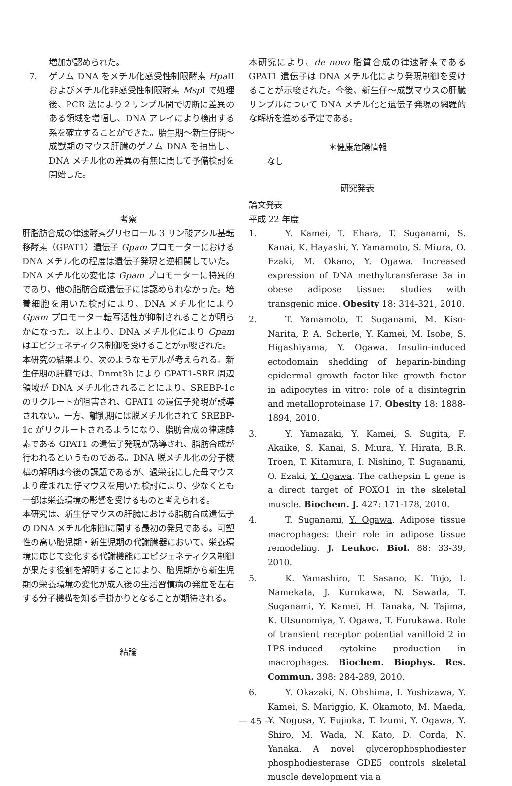増加が認められた。
7. ゲノム DNA をメチル化感受性制限酵素 Hpa II およびメチル化非感受性制限酵素 Msp I で処理後、PCR 法により２サンプル間で切断に差異のある領域を増幅し、DNA アレイにより検出する系を確立することができた。胎生期〜新生仔期〜成獣期のマウス肝臓のゲノム DNA を抽出し、DNA メチル化の差異の有無に関して予備検討を開始した。
考察
肝脂肪合成の律速酵素グリセロール 3 リン酸アシル基転移酵素（GPAT1）遺伝子 Gpam プロモーターにおける DNA メチル化の程度は遺伝子発現と逆相関していた。DNA メチル化の変化は Gpam プロモーターに特異的であり、他の脂肪合成遺伝子には認められなかった。培養細胞を用いた検討により、DNA メチル化により Gpam プロモーター転写活性が抑制されることが明らかになった。以上より、DNA メチル化により Gpam はエピジェネティクス制御を受けることが示唆された。
本研究の結果より、次のようなモデルが考えられる。新生仔期の肝臓では、Dnmt3b により GPAT1-SRE 周辺領域が DNA メチル化されることにより、SREBP-1c のリクルートが阻害され、GPAT1 の遺伝子発現が誘導されない。一方、離乳期には脱メチル化されて SREBP-1c がリクルートされるようになり、脂肪合成の律速酵素である GPAT1 の遺伝子発現が誘導され、脂肪合成が行われるというものである。DNA 脱メチル化の分子機構の解明は今後の課題であるが、過栄養にした母マウスより産まれた仔マウスを用いた検討により、少なくとも一部は栄養環境の影響を受けるものと考えられる。
本研究は、新生仔マウスの肝臓における脂肪合成遺伝子の DNA メチル化制御に関する最初の発見である。可塑性の高い胎児期・新生児期の代謝臓器において、栄養環境に応じて変化する代謝機能にエピジェネティクス制御が果たす役割を解明することにより、胎児期から新生児期の栄養環境の変化が成人後の生活習慣病の発症を左右する分子機構を知る手掛かりとなることが期待される。
結論
本研究により、de novo 脂質合成の律速酵素である GPAT1 遺伝子は DNA メチル化により発現制御を受けることが示唆された。今後、新生仔〜成獣マウスの肝臓サンプルについて DNA メチル化と遺伝子発現の網羅的な解析を進める予定である。
＊健康危険情報
なし
研究発表
論文発表
平成 22 年度
1. Y. Kamei, T. Ehara, T. Suganami, S. Kanai, K. Hayashi, Y. Yamamoto, S. Miura, O. Ezaki, M. Okano, Y. Ogawa. Increased expression of DNA methyltransferase 3a in obese adipose tissue: studies with transgenic mice. Obesity 18: 314-321, 2010.
2. T. Yamamoto, T. Suganami, M. Kiso-Narita, P. A. Scherle, Y. Kamei, M. Isobe, S. Higashiyama, Y. Ogawa. Insulin-induced ectodomain shedding of heparin-binding epidermal growth factor-like growth factor in adipocytes in vitro: role of a disintegrin and metalloproteinase 17. Obesity 18: 1888-1894, 2010.
3. Y. Yamazaki, Y. Kamei, S. Sugita, F. Akaike, S. Kanai, S. Miura, Y. Hirata, B.R. Troen, T. Kitamura, I. Nishino, T. Suganami, O. Ezaki, Y. Ogawa. The cathepsin L gene is a direct target of FOXO1 in the skeletal muscle. Biochem. J. 427: 171-178, 2010.
4. T. Suganami, Y. Ogawa. Adipose tissue macrophages: their role in adipose tissue remodeling. J. Leukoc. Biol. 88: 33-39, 2010.
5. K. Yamashiro, T. Sasano, K. Tojo, I. Namekata, J. Kurokawa, N. Sawada, T. Suganami, Y. Kamei, H. Tanaka, N. Tajima, K. Utsunomiya, Y. Ogawa, T. Furukawa. Role of transient receptor potential vanilloid 2 in LPS-induced cytokine production in macrophages. Biochem. Biophys. Res. Commun. 398: 284-289, 2010.
6. Y. Okazaki, N. Ohshima, I. Yoshizawa, Y. Kamei, S. Mariggio, K. Okamoto, M. Maeda, Y. Nogusa, Y. Fujioka, T. Izumi, Y. Ogawa, Y. Shiro, M. Wada, N. Kato, D. Corda, N. Yanaka. A novel glycerophosphodiester phosphodiesterase GDE5 controls skeletal muscle development via a
— 45 —